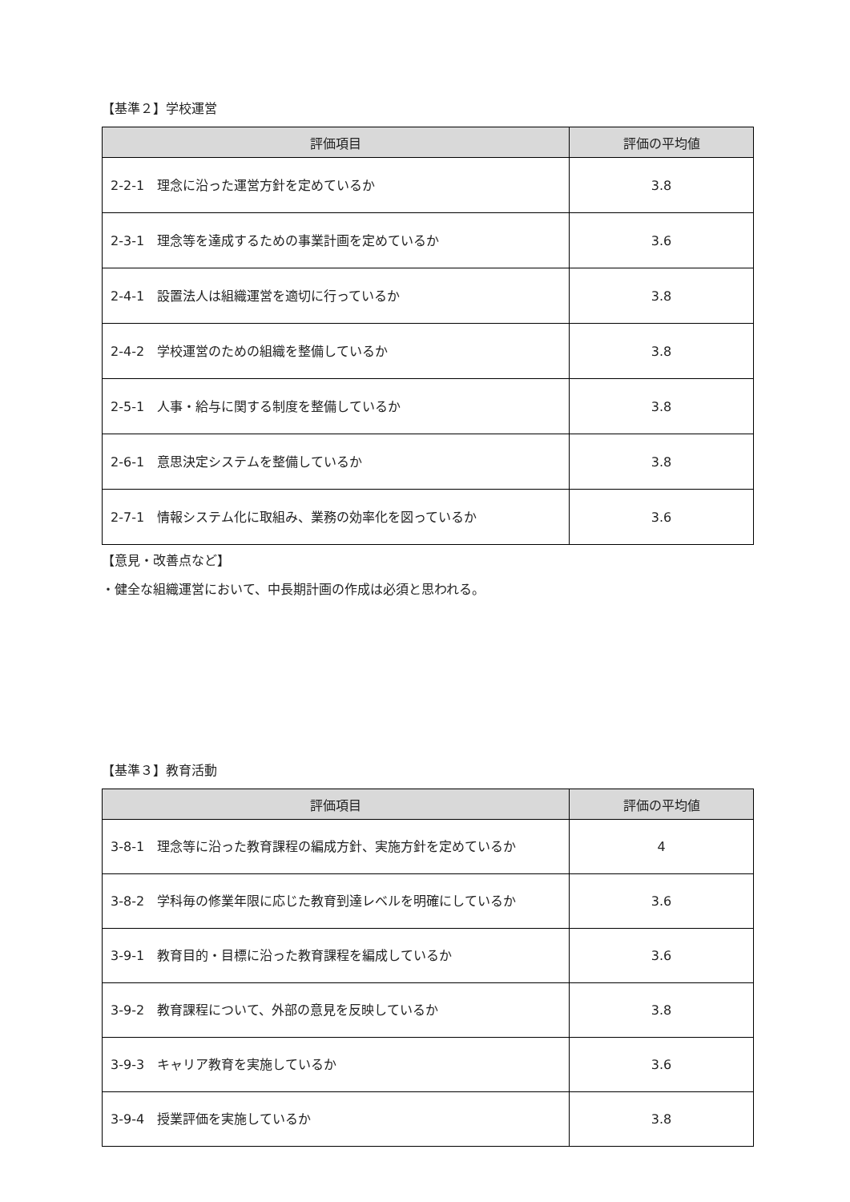【基準２】学校運営
| 評価項目 | 評価の平均値 |
| --- | --- |
| 2-2-1 理念に沿った運営方針を定めているか | 3.8 |
| 2-3-1 理念等を達成するための事業計画を定めているか | 3.6 |
| 2-4-1 設置法人は組織運営を適切に行っているか | 3.8 |
| 2-4-2 学校運営のための組織を整備しているか | 3.8 |
| 2-5-1 人事・給与に関する制度を整備しているか | 3.8 |
| 2-6-1 意思決定システムを整備しているか | 3.8 |
| 2-7-1 情報システム化に取組み、業務の効率化を図っているか | 3.6 |
【意見・改善点など】
・健全な組織運営において、中長期計画の作成は必須と思われる。
【基準３】教育活動
| 評価項目 | 評価の平均値 |
| --- | --- |
| 3-8-1 理念等に沿った教育課程の編成方針、実施方針を定めているか | 4 |
| 3-8-2 学科毎の修業年限に応じた教育到達レベルを明確にしているか | 3.6 |
| 3-9-1 教育目的・目標に沿った教育課程を編成しているか | 3.6 |
| 3-9-2 教育課程について、外部の意見を反映しているか | 3.8 |
| 3-9-3 キャリア教育を実施しているか | 3.6 |
| 3-9-4 授業評価を実施しているか | 3.8 |